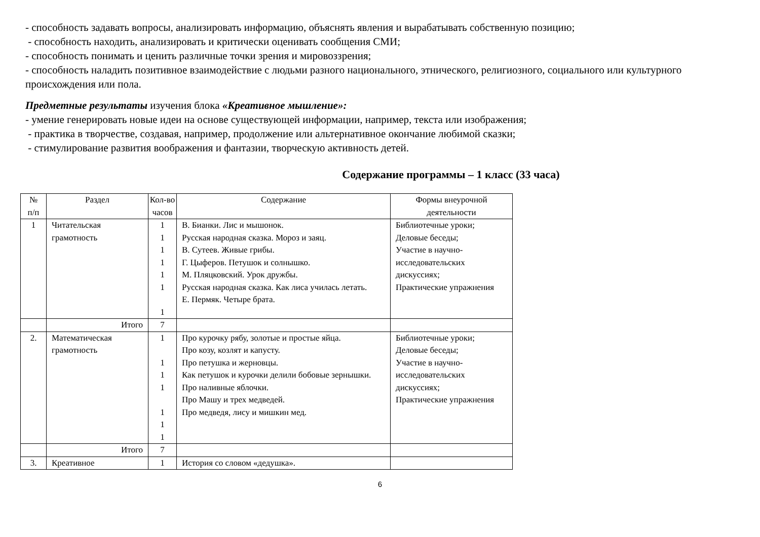- способность задавать вопросы, анализировать информацию, объяснять явления и вырабатывать собственную позицию;
- способность находить, анализировать и критически оценивать сообщения СМИ;
- способность понимать и ценить различные точки зрения и мировоззрения;
- способность наладить позитивное взаимодействие с людьми разного национального, этнического, религиозного, социального или культурного происхождения или пола.
Предметные результаты изучения блока «Креативное мышление»:
- умение генерировать новые идеи на основе существующей информации, например, текста или изображения;
- практика в творчестве, создавая, например, продолжение или альтернативное окончание любимой сказки;
- стимулирование развития воображения и фантазии, творческую активность детей.
Содержание программы – 1 класс (33 часа)
| № п/п | Раздел | Кол-во часов | Содержание | Формы внеурочной деятельности |
| --- | --- | --- | --- | --- |
| 1 | Читательская грамотность | 1 1 1 1 1 1 1 | В. Бианки. Лис и мышонок. Русская народная сказка. Мороз и заяц. В. Сутеев. Живые грибы. Г. Цыферов. Петушок и солнышко. М. Пляцковский. Урок дружбы. Русская народная сказка. Как лиса училась летать. Е. Пермяк. Четыре брата. | Библиотечные уроки; Деловые беседы; Участие в научно-исследовательских дискуссиях; Практические упражнения |
| | Итого | 7 | | |
| 2. | Математическая грамотность | 1 1 1 1 1 1 1 | Про курочку рябу, золотые и простые яйца. Про козу, козлят и капусту. Про петушка и жерновцы. Как петушок и курочки делили бобовые зернышки. Про наливные яблочки. Про Машу и трех медведей. Про медведя, лису и мишкин мед. | Библиотечные уроки; Деловые беседы; Участие в научно-исследовательских дискуссиях; Практические упражнения |
| | Итого | 7 | | |
| 3. | Креативное | 1 | История со словом «дедушка». | |
6